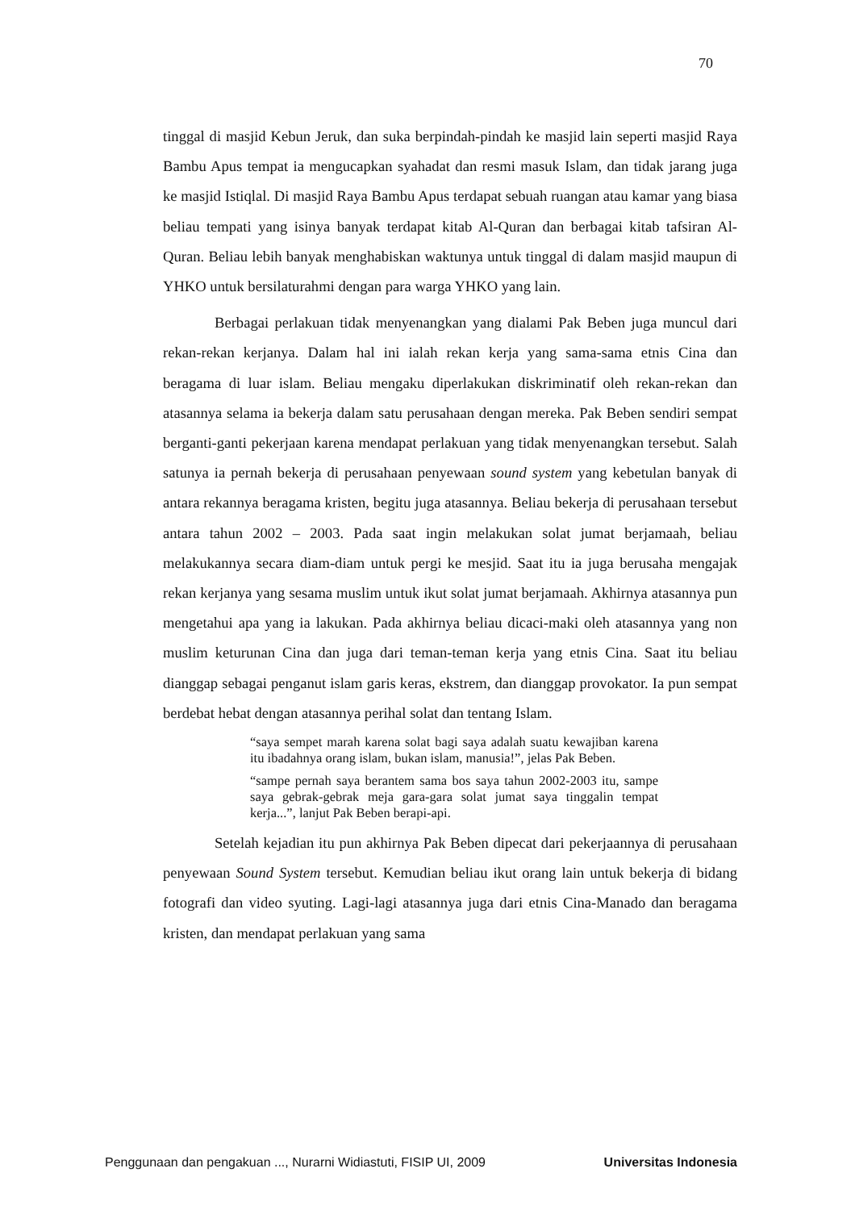70
tinggal di masjid Kebun Jeruk, dan suka berpindah-pindah ke masjid lain seperti masjid Raya Bambu Apus tempat ia mengucapkan syahadat dan resmi masuk Islam, dan tidak jarang juga ke masjid Istiqlal. Di masjid Raya Bambu Apus terdapat sebuah ruangan atau kamar yang biasa beliau tempati yang isinya banyak terdapat kitab Al-Quran dan berbagai kitab tafsiran Al-Quran. Beliau lebih banyak menghabiskan waktunya untuk tinggal di dalam masjid maupun di YHKO untuk bersilaturahmi dengan para warga YHKO yang lain.
Berbagai perlakuan tidak menyenangkan yang dialami Pak Beben juga muncul dari rekan-rekan kerjanya. Dalam hal ini ialah rekan kerja yang sama-sama etnis Cina dan beragama di luar islam. Beliau mengaku diperlakukan diskriminatif oleh rekan-rekan dan atasannya selama ia bekerja dalam satu perusahaan dengan mereka. Pak Beben sendiri sempat berganti-ganti pekerjaan karena mendapat perlakuan yang tidak menyenangkan tersebut. Salah satunya ia pernah bekerja di perusahaan penyewaan sound system yang kebetulan banyak di antara rekannya beragama kristen, begitu juga atasannya. Beliau bekerja di perusahaan tersebut antara tahun 2002 – 2003. Pada saat ingin melakukan solat jumat berjamaah, beliau melakukannya secara diam-diam untuk pergi ke mesjid. Saat itu ia juga berusaha mengajak rekan kerjanya yang sesama muslim untuk ikut solat jumat berjamaah. Akhirnya atasannya pun mengetahui apa yang ia lakukan. Pada akhirnya beliau dicaci-maki oleh atasannya yang non muslim keturunan Cina dan juga dari teman-teman kerja yang etnis Cina. Saat itu beliau dianggap sebagai penganut islam garis keras, ekstrem, dan dianggap provokator. Ia pun sempat berdebat hebat dengan atasannya perihal solat dan tentang Islam.
“saya sempet marah karena solat bagi saya adalah suatu kewajiban karena itu ibadahnya orang islam, bukan islam, manusia!”, jelas Pak Beben.
“sampe pernah saya berantem sama bos saya tahun 2002-2003 itu, sampe saya gebrak-gebrak meja gara-gara solat jumat saya tinggalin tempat kerja...”, lanjut Pak Beben berapi-api.
Setelah kejadian itu pun akhirnya Pak Beben dipecat dari pekerjaannya di perusahaan penyewaan Sound System tersebut. Kemudian beliau ikut orang lain untuk bekerja di bidang fotografi dan video syuting. Lagi-lagi atasannya juga dari etnis Cina-Manado dan beragama kristen, dan mendapat perlakuan yang sama
Penggunaan dan pengakuan ..., Nurarni Widiastuti, FISIP UI, 2009 Universitas Indonesia